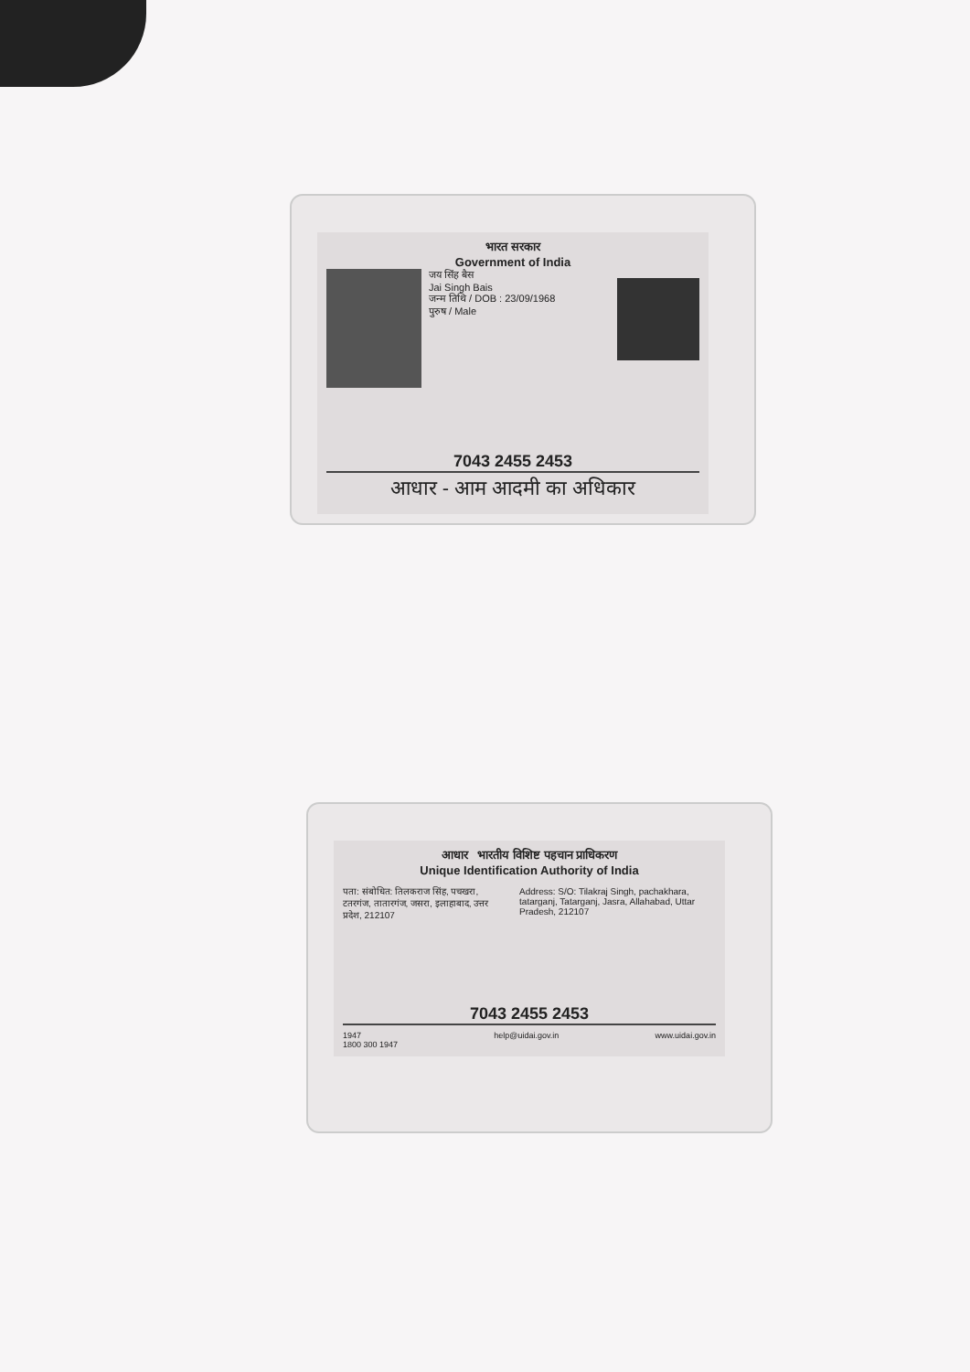भारत सरकार
Government of India
जय सिंह बैस
Jai Singh Bais
जन्म तिथि / DOB : 23/09/1968
पुरुष / Male
7043 2455 2453
आधार - आम आदमी का अधिकार
आधार भारतीय विशिष्ट पहचान प्राधिकरण
Unique Identification Authority of India
पता: संबोधित: तिलकराज सिंह, पचखरा, टतरगंज, तातारगंज, जसरा, इलाहाबाद, उत्तर प्रदेश, 212107
Address: S/O: Tilakraj Singh, pachakhara, tatarganj, Tatarganj, Jasra, Allahabad, Uttar Pradesh, 212107
7043 2455 2453
1947
1800 300 1947 help@uidai.gov.in www.uidai.gov.in